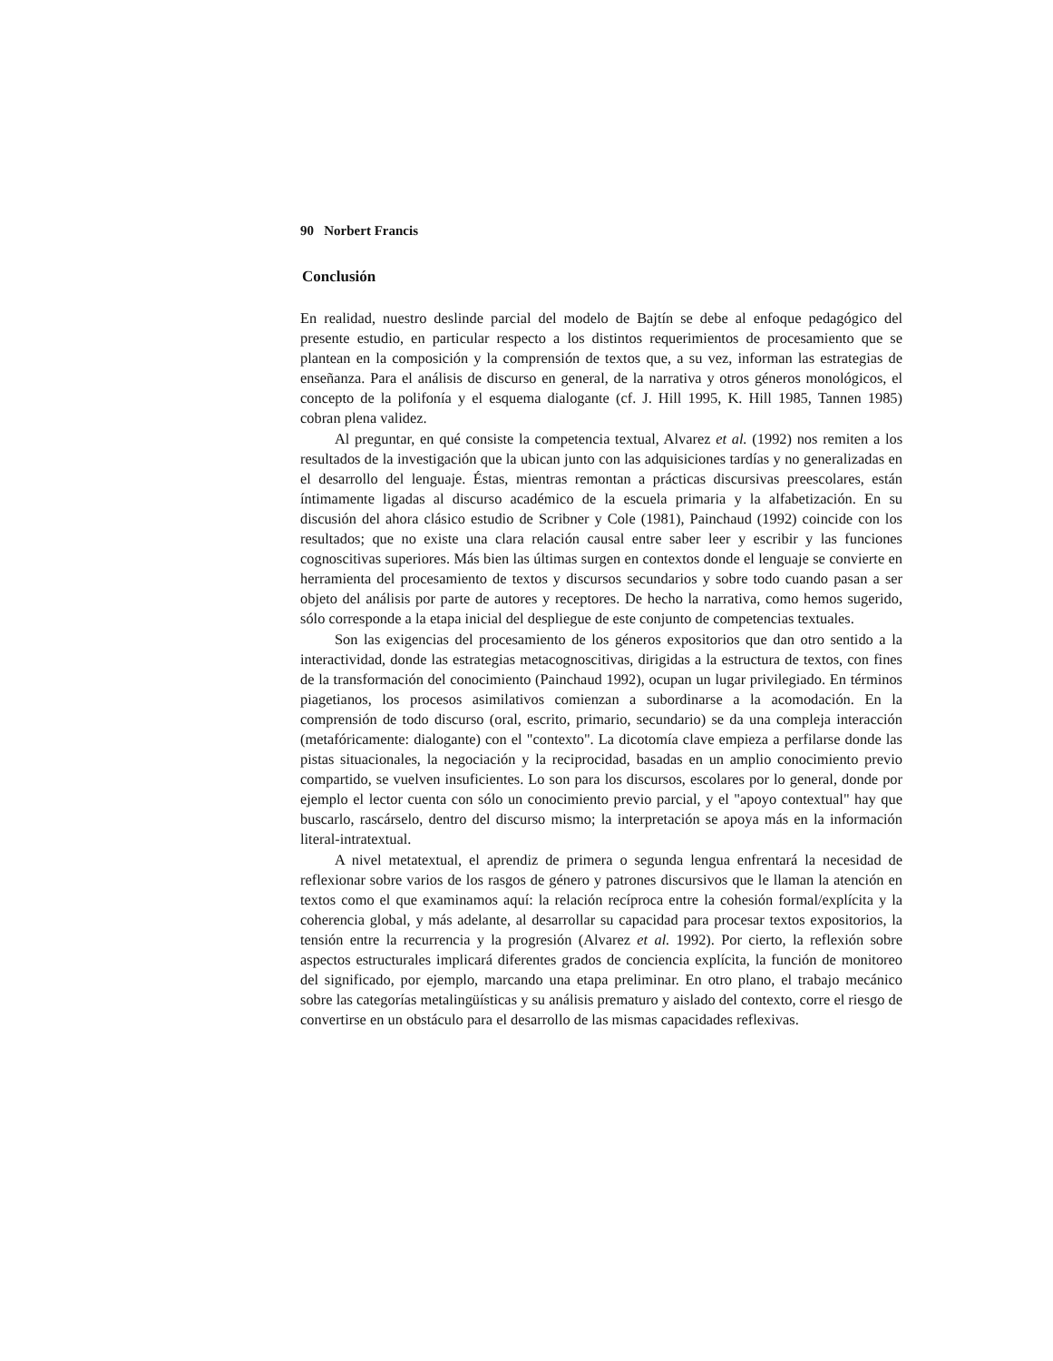90 Norbert Francis
Conclusión
En realidad, nuestro deslinde parcial del modelo de Bajtín se debe al enfoque pedagógico del presente estudio, en particular respecto a los distintos requerimientos de procesamiento que se plantean en la composición y la comprensión de textos que, a su vez, informan las estrategias de enseñanza. Para el análisis de discurso en general, de la narrativa y otros géneros monológicos, el concepto de la polifonía y el esquema dialogante (cf. J. Hill 1995, K. Hill 1985, Tannen 1985) cobran plena validez.
Al preguntar, en qué consiste la competencia textual, Alvarez et al. (1992) nos remiten a los resultados de la investigación que la ubican junto con las adquisiciones tardías y no generalizadas en el desarrollo del lenguaje. Éstas, mientras remontan a prácticas discursivas preescolares, están íntimamente ligadas al discurso académico de la escuela primaria y la alfabetización. En su discusión del ahora clásico estudio de Scribner y Cole (1981), Painchaud (1992) coincide con los resultados; que no existe una clara relación causal entre saber leer y escribir y las funciones cognoscitivas superiores. Más bien las últimas surgen en contextos donde el lenguaje se convierte en herramienta del procesamiento de textos y discursos secundarios y sobre todo cuando pasan a ser objeto del análisis por parte de autores y receptores. De hecho la narrativa, como hemos sugerido, sólo corresponde a la etapa inicial del despliegue de este conjunto de competencias textuales.
Son las exigencias del procesamiento de los géneros expositorios que dan otro sentido a la interactividad, donde las estrategias metacognoscitivas, dirigidas a la estructura de textos, con fines de la transformación del conocimiento (Painchaud 1992), ocupan un lugar privilegiado. En términos piagetianos, los procesos asimilativos comienzan a subordinarse a la acomodación. En la comprensión de todo discurso (oral, escrito, primario, secundario) se da una compleja interacción (metafóricamente: dialogante) con el "contexto". La dicotomía clave empieza a perfilarse donde las pistas situacionales, la negociación y la reciprocidad, basadas en un amplio conocimiento previo compartido, se vuelven insuficientes. Lo son para los discursos, escolares por lo general, donde por ejemplo el lector cuenta con sólo un conocimiento previo parcial, y el "apoyo contextual" hay que buscarlo, rascárselo, dentro del discurso mismo; la interpretación se apoya más en la información literal-intratextual.
A nivel metatextual, el aprendiz de primera o segunda lengua enfrentará la necesidad de reflexionar sobre varios de los rasgos de género y patrones discursivos que le llaman la atención en textos como el que examinamos aquí: la relación recíproca entre la cohesión formal/explícita y la coherencia global, y más adelante, al desarrollar su capacidad para procesar textos expositorios, la tensión entre la recurrencia y la progresión (Alvarez et al. 1992). Por cierto, la reflexión sobre aspectos estructurales implicará diferentes grados de conciencia explícita, la función de monitoreo del significado, por ejemplo, marcando una etapa preliminar. En otro plano, el trabajo mecánico sobre las categorías metalingüísticas y su análisis prematuro y aislado del contexto, corre el riesgo de convertirse en un obstáculo para el desarrollo de las mismas capacidades reflexivas.